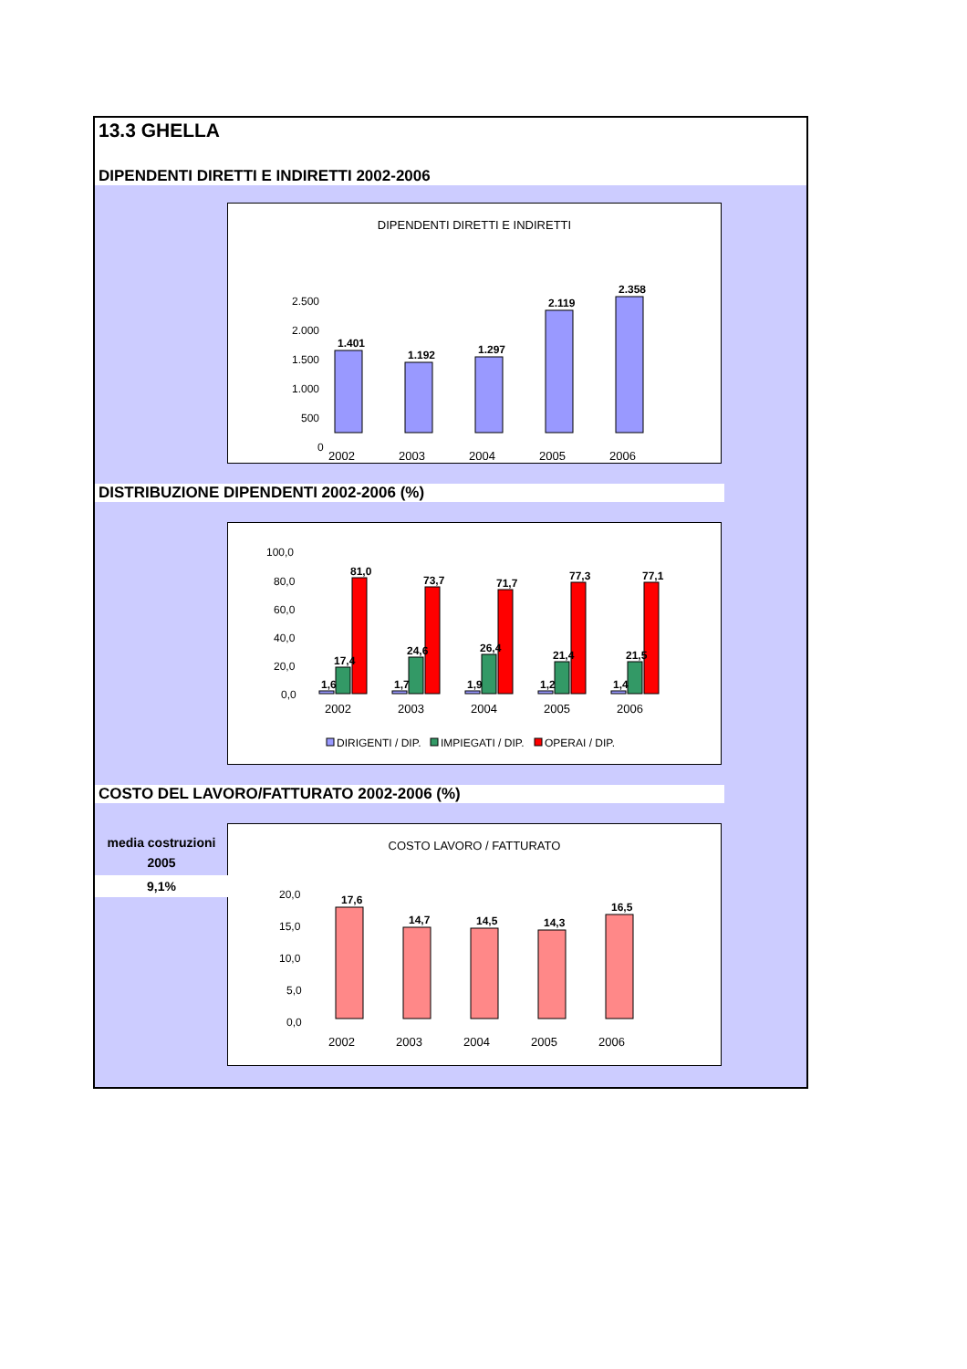13.3 GHELLA
DIPENDENTI DIRETTI E INDIRETTI 2002-2006
DIPENDENTI DIRETTI E INDIRETTI
2.500
2.000
1.500
1.000
500
0
1.401
1.192
1.297
2.119
2.358
2002
2003
2004
2005
2006
DISTRIBUZIONE DIPENDENTI 2002-2006 (%)
100,0
80,0
60,0
40,0
20,0
0,0
1,6
17,4
81,0
1,7
24,6
73,7
1,9
26,4
71,7
1,2
21,4
77,3
1,4
21,5
77,1
2002
2003
2004
2005
2006
DIRIGENTI / DIP.
IMPIEGATI / DIP.
OPERAI / DIP.
COSTO DEL LAVORO/FATTURATO 2002-2006 (%)
COSTO LAVORO / FATTURATO
20,0
15,0
10,0
5,0
0,0
17,6
14,7
14,5
14,3
16,5
2002
2003
2004
2005
2006
media costruzioni
2005
9,1%